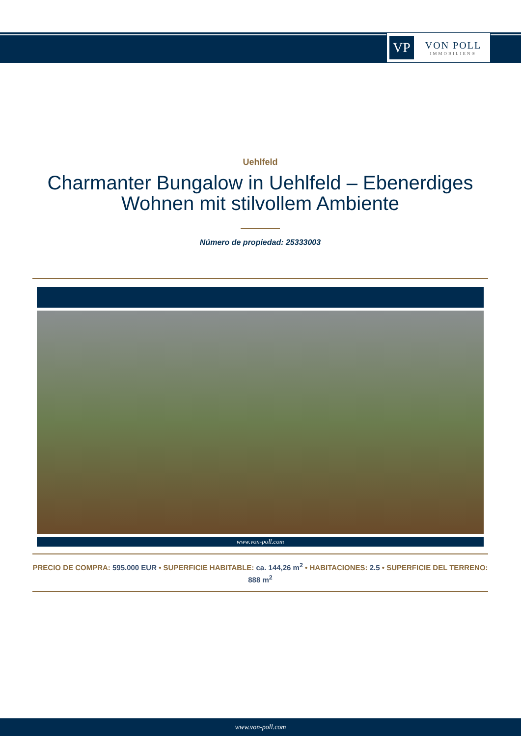VP
VON POLL
IMMOBILIEN®
Uehlfeld
Charmanter Bungalow in Uehlfeld – Ebenerdiges Wohnen mit stilvollem Ambiente
Número de propiedad: 25333003
www.von-poll.com
PRECIO DE COMPRA: 595.000 EUR • SUPERFICIE HABITABLE: ca. 144,26 m<sup>2</sup> • HABITACIONES: 2.5 • SUPERFICIE DEL TERRENO: 888 m<sup>2</sup>
www.von-poll.com